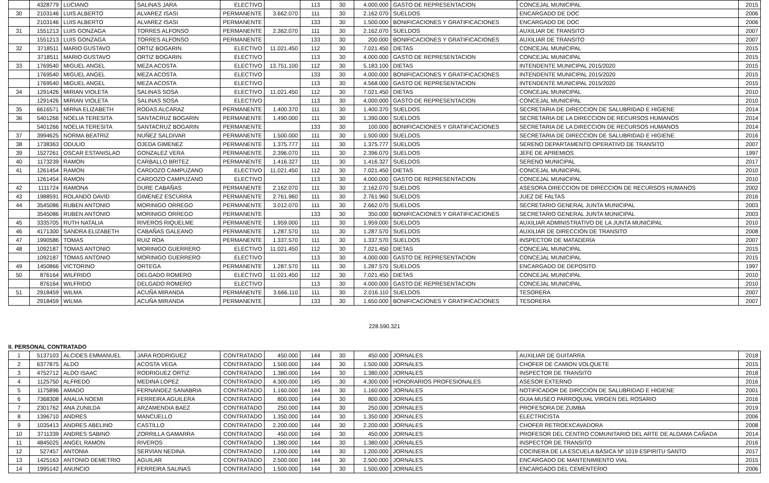| | 4328779 | LUCIANO | SALINAS JARA | ELECTIVO | | 113 | 30 | 4.000.000 | GASTO DE REPRESENTACION | CONCEJAL MUNICIPAL | 2015 |
| 30 | 2103146 | LUIS ALBERTO | ALVAREZ ISASI | PERMANENTE | 3.662.070 | 111 | 30 | 2.162.070 | SUELDOS | ENCARGADO DE DOC | 2006 |
| | 2103146 | LUIS ALBERTO | ALVAREZ ISASI | PERMANENTE | | 133 | 30 | 1.500.000 | BONIFICACIONES Y GRATIFICACIONES | ENCARGADO DE DOC | 2006 |
| 31 | 1551213 | LUIS GONZAGA | TORRES ALFONSO | PERMANENTE | 2.362.070 | 111 | 30 | 2.162.070 | SUELDOS | AUXILIAR DE TRANSITO | 2007 |
| | 1551213 | LUIS GONZAGA | TORRES ALFONSO | PERMANENTE | | 133 | 30 | 200.000 | BONIFICACIONES Y GRATIFICACIONES | AUXILIAR DE TRANSITO | 2007 |
| 32 | 3718511 | MARIO GUSTAVO | ORTIZ BOGARIN | ELECTIVO | 11.021.450 | 112 | 30 | 7.021.450 | DIETAS | CONCEJAL MUNICIPAL | 2015 |
| | 3718511 | MARIO GUSTAVO | ORTIZ BOGARIN | ELECTIVO | | 113 | 30 | 4.000.000 | GASTO DE REPRESENTACION | CONCEJAL MUNICIPAL | 2015 |
| 33 | 1769540 | MIGUEL ANGEL | MEZA ACOSTA | ELECTIVO | 13.751.100 | 112 | 30 | 5.183.100 | DIETAS | INTENDENTE MUNICIPAL 2015/2020 | 2015 |
| | 1769540 | MIGUEL ANGEL | MEZA ACOSTA | ELECTIVO | | 133 | 30 | 4.000.000 | BONIFICACIONES Y GRATIFICACIONES | INTENDENTE MUNICIPAL 2015/2020 | 2015 |
| | 1769540 | MIGUEL ANGEL | MEZA ACOSTA | ELECTIVO | | 113 | 30 | 4.568.000 | GASTO DE REPRESENTACION | INTENDENTE MUNICIPAL 2015/2020 | 2015 |
| 34 | 1291426 | MIRIAN VIOLETA | SALINAS SOSA | ELECTIVO | 11.021.450 | 112 | 30 | 7.021.450 | DIETAS | CONCEJAL MUNICIPAL | 2010 |
| | 1291426 | MIRIAN VIOLETA | SALINAS SOSA | ELECTIVO | | 113 | 30 | 4.000.000 | GASTO DE REPRESENTACION | CONCEJAL MUNICIPAL | 2010 |
| 35 | 6616571 | MIRNA ELIZABETH | RODAS ALCARAZ | PERMANENTE | 1.400.370 | 111 | 30 | 1.400.370 | SUELDOS | SECRETARIA DE DIRECCION DE SALUBRIDAD E HIGIENE | 2014 |
| 36 | 5401266 | NOELIA TERESITA | SANTACRUZ BOGARIN | PERMANENTE | 1.490.000 | 111 | 30 | 1.390.000 | SUELDOS | SECRETARIA DE LA DIRECCION DE RECURSOS HUMANOS | 2014 |
| | 5401266 | NOELIA TERESITA | SANTACRUZ BOGARIN | PERMANENTE | | 133 | 30 | 100.000 | BONIFICACIONES Y GRATIFICACIONES | SECRETARIA DE LA DIRECCION DE RECURSOS HUMANOS | 2014 |
| 37 | 3994625 | NORMA BEATRIZ | NUÑEZ SALDIVAR | PERMANENTE | 1.500.000 | 111 | 30 | 1.500.000 | SUELDOS | SECRETARIA DE DIRECCION DE SALUBRIDAD E HIGIENE | 2016 |
| 38 | 1738363 | ODULIO | OJEDA GIMENEZ | PERMANENTE | 1.375.777 | 111 | 30 | 1.375.777 | SUELDOS | SERENO DEPARTAMENTO OPERATIVO DE TRANSITO | 2007 |
| 39 | 1527261 | OSCAR ESTANISLAO | GONZALEZ VERA | PERMANENTE | 2.396.070 | 111 | 30 | 2.396.070 | SUELDOS | JEFE DE APREMIOS | 1997 |
| 40 | 1173239 | RAMON | CARBALLO BRITEZ | PERMANENTE | 1.416.327 | 111 | 30 | 1.416.327 | SUELDOS | SERENO MUNICIPAL | 2017 |
| 41 | 1261454 | RAMON | CARDOZO CAMPUZANO | ELECTIVO | 11.021.450 | 112 | 30 | 7.021.450 | DIETAS | CONCEJAL MUNICIPAL | 2010 |
| | 1261454 | RAMON | CARDOZO CAMPUZANO | ELECTIVO | | 113 | 30 | 4.000.000 | GASTO DE REPRESENTACION | CONCEJAL MUNICIPAL | 2010 |
| 42 | 1111724 | RAMONA | DURE CABAÑAS | PERMANENTE | 2.162.070 | 111 | 30 | 2.162.070 | SUELDOS | ASESORA DIRECCION DE DIRECCION DE RECURSOS HUMANOS | 2002 |
| 43 | 1988591 | ROLANDO DAVID | GIMENEZ ESCURRA | PERMANENTE | 2.761.960 | 111 | 30 | 2.761.960 | SUELDOS | JUEZ DE FALTAS | 2016 |
| 44 | 3545086 | RUBEN ANTONIO | MORINIGO ORREGO | PERMANENTE | 3.012.070 | 111 | 30 | 2.662.070 | SUELDOS | SECRETARIO GENERAL JUNTA MUNICIPAL | 2003 |
| | 3545086 | RUBEN ANTONIO | MORINIGO ORREGO | PERMANENTE | | 133 | 30 | 350.000 | BONIFICACIONES Y GRATIFICACIONES | SECRETARIO GENERAL JUNTA MUNICIPAL | 2003 |
| 45 | 3335705 | RUTH NATALIA | RIVEROS RIQUELME | PERMANENTE | 1.959.000 | 111 | 30 | 1.959.000 | SUELDOS | AUXILIAR ADMINISTRATIVO DE LA JUNTA MUNICIPAL | 2010 |
| 46 | 4171300 | SANDRA ELIZABETH | CABAÑAS GALEANO | PERMANENTE | 1.287.570 | 111 | 30 | 1.287.570 | SUELDOS | AUXILIAR DE DIRECCIÓN DE TRANSITO | 2008 |
| 47 | 1990586 | TOMAS | RUIZ ROA | PERMANENTE | 1.337.570 | 111 | 30 | 1.337.570 | SUELDOS | INSPECTOR DE MATADERÍA | 2007 |
| 48 | 1092187 | TOMAS ANTONIO | MORINIGO GUERRERO | ELECTIVO | 11.021.450 | 112 | 30 | 7.021.450 | DIETAS | CONCEJAL MUNICIPAL | 2015 |
| | 1092187 | TOMAS ANTONIO | MORINIGO GUERRERO | ELECTIVO | | 113 | 30 | 4.000.000 | GASTO DE REPRESENTACION | CONCEJAL MUNICIPAL | 2015 |
| 49 | 1450866 | VICTORINO | ORTEGA | PERMANENTE | 1.287.570 | 111 | 30 | 1.287.570 | SUELDOS | ENCARGADO DE DEPOSITO | 1997 |
| 50 | 876164 | WILFRIDO | DELGADO ROMERO | ELECTIVO | 11.021.450 | 112 | 30 | 7.021.450 | DIETAS | CONCEJAL MUNICIPAL | 2010 |
| | 876164 | WILFRIDO | DELGADO ROMERO | ELECTIVO | | 113 | 30 | 4.000.000 | GASTO DE REPRESENTACION | CONCEJAL MUNICIPAL | 2010 |
| 51 | 2918459 | WILMA | ACUÑA MIRANDA | PERMANENTE | 3.666.110 | 111 | 30 | 2.016.110 | SUELDOS | TESORERA | 2007 |
| | 2918459 | WILMA | ACUÑA MIRANDA | PERMANENTE | | 133 | 30 | 1.650.000 | BONIFICACIONES Y GRATIFICACIONES | TESORERA | 2007 |
228.590.321
II. PERSONAL CONTRATADO
| 1 | 5137103 | ALCIDES EMMANUEL | JARA RODRIGUEZ | CONTRATADO | 450.000 | 144 | 30 | 450.000 | JORNALES | AUXILIAR DE GUITARRA | 2018 |
| 2 | 6377875 | ALDO | ACOSTA VEGA | CONTRATADO | 1.500.000 | 144 | 30 | 1.500.000 | JORNALES | CHOFER DE CAMION VOLQUETE | 2015 |
| 3 | 4752712 | ALDO ISAAC | RODRIGUEZ ORTIZ | CONTRATADO | 1.380.000 | 144 | 30 | 1.380.000 | JORNALES | INSPECTOR DE TRANSITO | 2018 |
| 4 | 1125750 | ALFREDO | MEDINA LOPEZ | CONTRATADO | 4.300.000 | 145 | 30 | 4.300.000 | HONORARIOS PROFESIONALES | ASESOR EXTERNO | 2016 |
| 5 | 1175896 | AMADO | FERNANDEZ SANABRIA | CONTRATADO | 1.160.000 | 144 | 30 | 1.160.000 | JORNALES | NOTIFICADOR DE DIRCCIÓN DE SALUBRIDAD E HIGIENE | 2001 |
| 6 | 7368308 | ANALIA NOEMI | FERREIRA AGUILERA | CONTRATADO | 800.000 | 144 | 30 | 800.000 | JORNALES | GUIA MUSEO PARROQUIAL VIRGEN DEL ROSARIO | 2016 |
| 7 | 2301762 | ANA ZUNILDA | ARZAMENDIA BAEZ | CONTRATADO | 250.000 | 144 | 30 | 250.000 | JORNALES | PROFESORA DE ZUMBA | 2019 |
| 8 | 1396710 | ANDRES | MANCUELLO | CONTRATADO | 1.350.000 | 144 | 30 | 1.350.000 | JORNALES | ELECTRICISTA | 2006 |
| 9 | 1035413 | ANDRES ABELINO | CASTILLO | CONTRATADO | 2.200.000 | 144 | 30 | 2.200.000 | JORNALES | CHOFER RETROEXCAVADORA | 2008 |
| 10 | 3711339 | ANDRES SABINO | ZORRILLA GAMARRA | CONTRATADO | 450.000 | 144 | 30 | 450.000 | JORNALES | PROFESOR DEL CENTRO COMUNITARIO DEL ARTE DE ALDAMA CAÑADA | 2014 |
| 11 | 4845025 | ANGEL RAMON | RIVEROS | CONTRATADO | 1.380.000 | 144 | 30 | 1.380.000 | JORNALES | INSPECTOR DE TRANSITO | 2016 |
| 12 | 527457 | ANTONIA | SERVIAN NEDINA | CONTRATADO | 1.200.000 | 144 | 30 | 1.200.000 | JORNALES | COCINERA DE LA ESCUELA BÁSICA Nº 1019 ESPIRITU SANTO | 2017 |
| 13 | 1425163 | ANTONIO DEMETRIO | AGUILAR | CONTRATADO | 2.500.000 | 144 | 30 | 2.500.000 | JORNALES | ENCARGADO DE MANTENIMIENTO VIAL | 2015 |
| 14 | 1995142 | ANUNCIO | FERREIRA SALINAS | CONTRATADO | 1.500.000 | 144 | 30 | 1.500.000 | JORNALES | ENCARGADO DEL CEMENTERIO | 2006 |